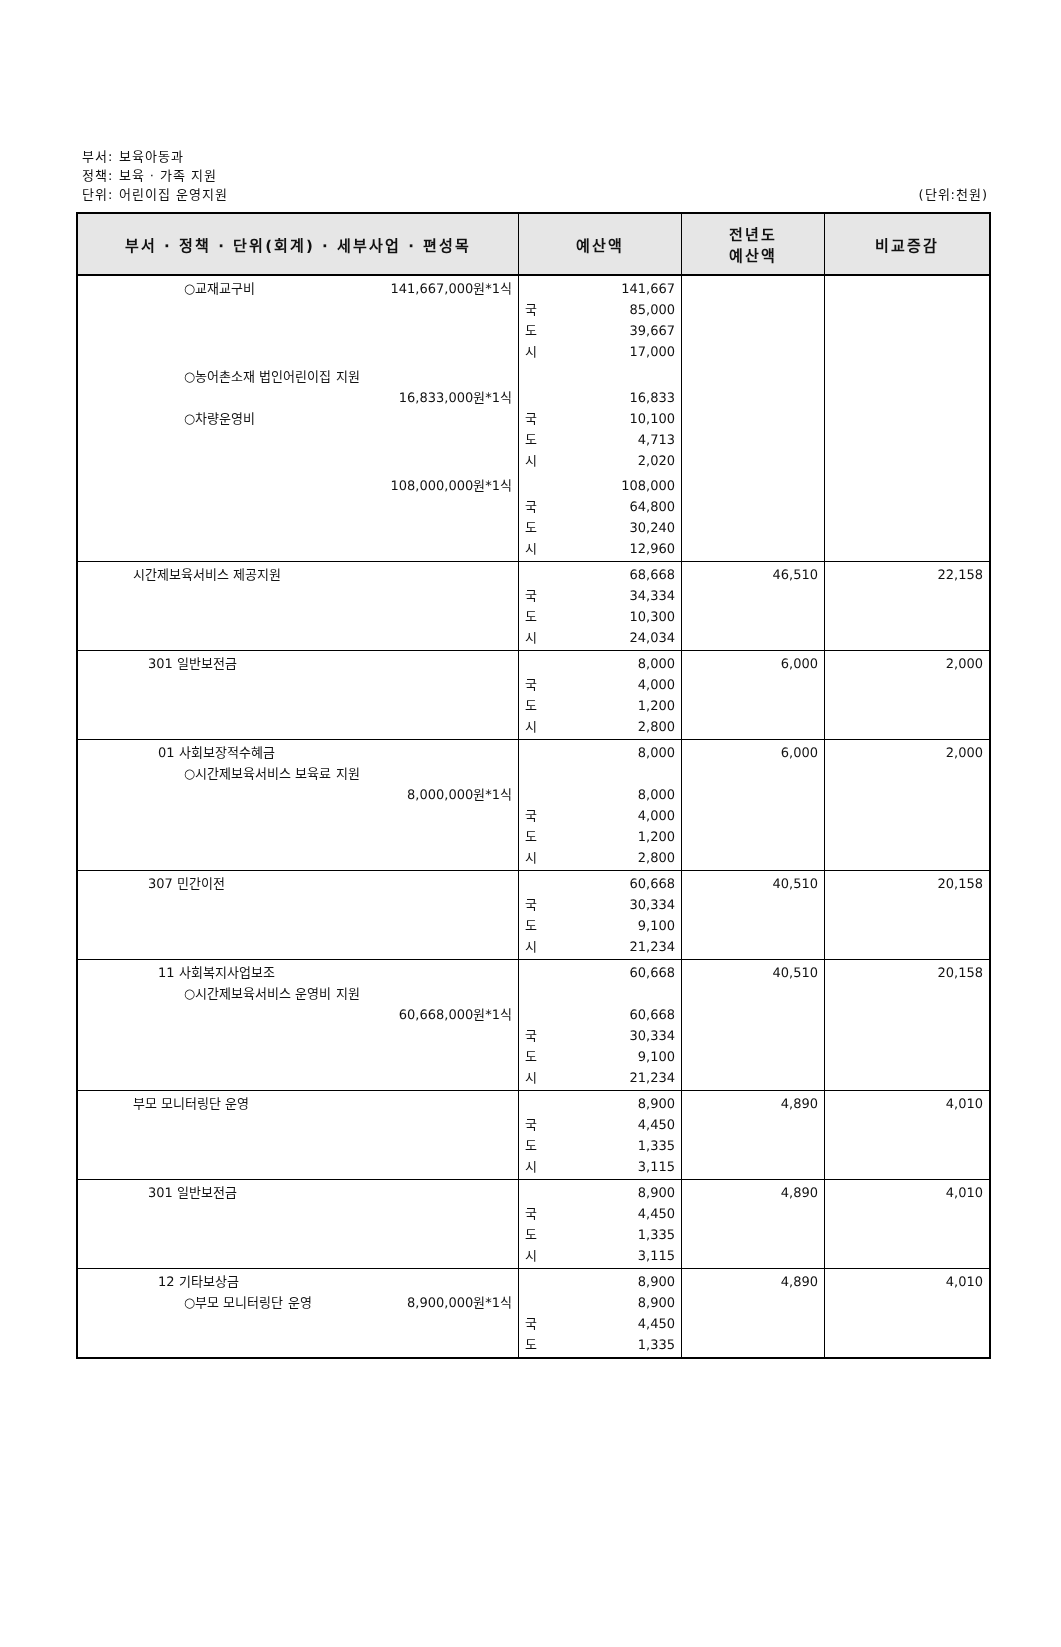부서: 보육아동과
정책: 보육 · 가족 지원
단위: 어린이집 운영지원
(단위:천원)
| 부서 · 정책 · 단위(회계) · 세부사업 · 편성목 | 예산액 | 전년도 예산액 | 비교증감 |
| --- | --- | --- | --- |
| ○교재교구비 141,667,000원*1식 | 141,667 국 85,000 도 39,667 시 17,000 | | |
| ○농어촌소재 법인어린이집 지원 16,833,000원*1식 ○차량운영비 | 16,833 국 10,100 도 4,713 시 2,020 | | |
| 108,000,000원*1식 | 108,000 국 64,800 도 30,240 시 12,960 | | |
| 시간제보육서비스 제공지원 | 68,668 국 34,334 도 10,300 시 24,034 | 46,510 | 22,158 |
| 301 일반보전금 | 8,000 국 4,000 도 1,200 시 2,800 | 6,000 | 2,000 |
| 01 사회보장적수혜금 ○시간제보육서비스 보육료 지원 8,000,000원*1식 | 8,000 8,000 국 4,000 도 1,200 시 2,800 | 6,000 | 2,000 |
| 307 민간이전 | 60,668 국 30,334 도 9,100 시 21,234 | 40,510 | 20,158 |
| 11 사회복지사업보조 ○시간제보육서비스 운영비 지원 60,668,000원*1식 | 60,668 60,668 국 30,334 도 9,100 시 21,234 | 40,510 | 20,158 |
| 부모 모니터링단 운영 | 8,900 국 4,450 도 1,335 시 3,115 | 4,890 | 4,010 |
| 301 일반보전금 | 8,900 국 4,450 도 1,335 시 3,115 | 4,890 | 4,010 |
| 12 기타보상금 ○부모 모니터링단 운영 8,900,000원*1식 | 8,900 8,900 국 4,450 도 1,335 | 4,890 | 4,010 |